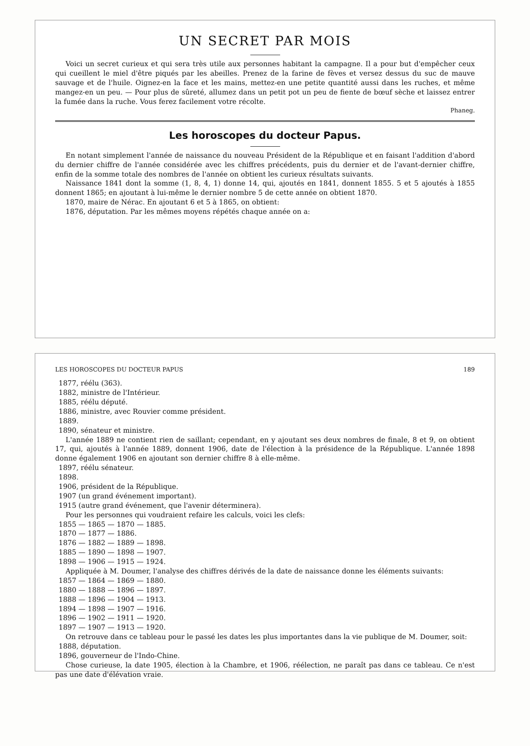UN SECRET PAR MOIS
Voici un secret curieux et qui sera très utile aux personnes habitant la campagne. Il a pour but d'empêcher ceux qui cueillent le miel d'être piqués par les abeilles. Prenez de la farine de fèves et versez dessus du suc de mauve sauvage et de l'huile. Oignez-en la face et les mains, mettez-en une petite quantité aussi dans les ruches, et même mangez-en un peu. — Pour plus de sûreté, allumez dans un petit pot un peu de fiente de bœuf sèche et laissez entrer la fumée dans la ruche. Vous ferez facilement votre récolte.
Phaneg.
Les horoscopes du docteur Papus.
En notant simplement l'année de naissance du nouveau Président de la République et en faisant l'addition d'abord du dernier chiffre de l'année considérée avec les chiffres précédents, puis du dernier et de l'avant-dernier chiffre, enfin de la somme totale des nombres de l'année on obtient les curieux résultats suivants.
Naissance 1841 dont la somme (1, 8, 4, 1) donne 14, qui, ajoutés en 1841, donnent 1855. 5 et 5 ajoutés à 1855 donnent 1865; en ajoutant à lui-même le dernier nombre 5 de cette année on obtient 1870.
1870, maire de Nérac. En ajoutant 6 et 5 à 1865, on obtient:
1876, députation. Par les mêmes moyens répétés chaque année on a:
LES HOROSCOPES DU DOCTEUR PAPUS 189
1877, réélu (363).
1882, ministre de l'Intérieur.
1885, réélu député.
1886, ministre, avec Rouvier comme président.
1889.
1890, sénateur et ministre.
L'année 1889 ne contient rien de saillant; cependant, en y ajoutant ses deux nombres de finale, 8 et 9, on obtient 17, qui, ajoutés à l'année 1889, donnent 1906, date de l'élection à la présidence de la République. L'année 1898 donne également 1906 en ajoutant son dernier chiffre 8 à elle-même.
1897, réélu sénateur.
1898.
1906, président de la République.
1907 (un grand événement important).
1915 (autre grand événement, que l'avenir déterminera).
Pour les personnes qui voudraient refaire les calculs, voici les clefs:
1855 — 1865 — 1870 — 1885.
1870 — 1877 — 1886.
1876 — 1882 — 1889 — 1898.
1885 — 1890 — 1898 — 1907.
1898 — 1906 — 1915 — 1924.
Appliquée à M. Doumer, l'analyse des chiffres dérivés de la date de naissance donne les éléments suivants:
1857 — 1864 — 1869 — 1880.
1880 — 1888 — 1896 — 1897.
1888 — 1896 — 1904 — 1913.
1894 — 1898 — 1907 — 1916.
1896 — 1902 — 1911 — 1920.
1897 — 1907 — 1913 — 1920.
On retrouve dans ce tableau pour le passé les dates les plus importantes dans la vie publique de M. Doumer, soit:
1888, députation.
1896, gouverneur de l'Indo-Chine.
Chose curieuse, la date 1905, élection à la Chambre, et 1906, réélection, ne paraît pas dans ce tableau. Ce n'est pas une date d'élévation vraie.